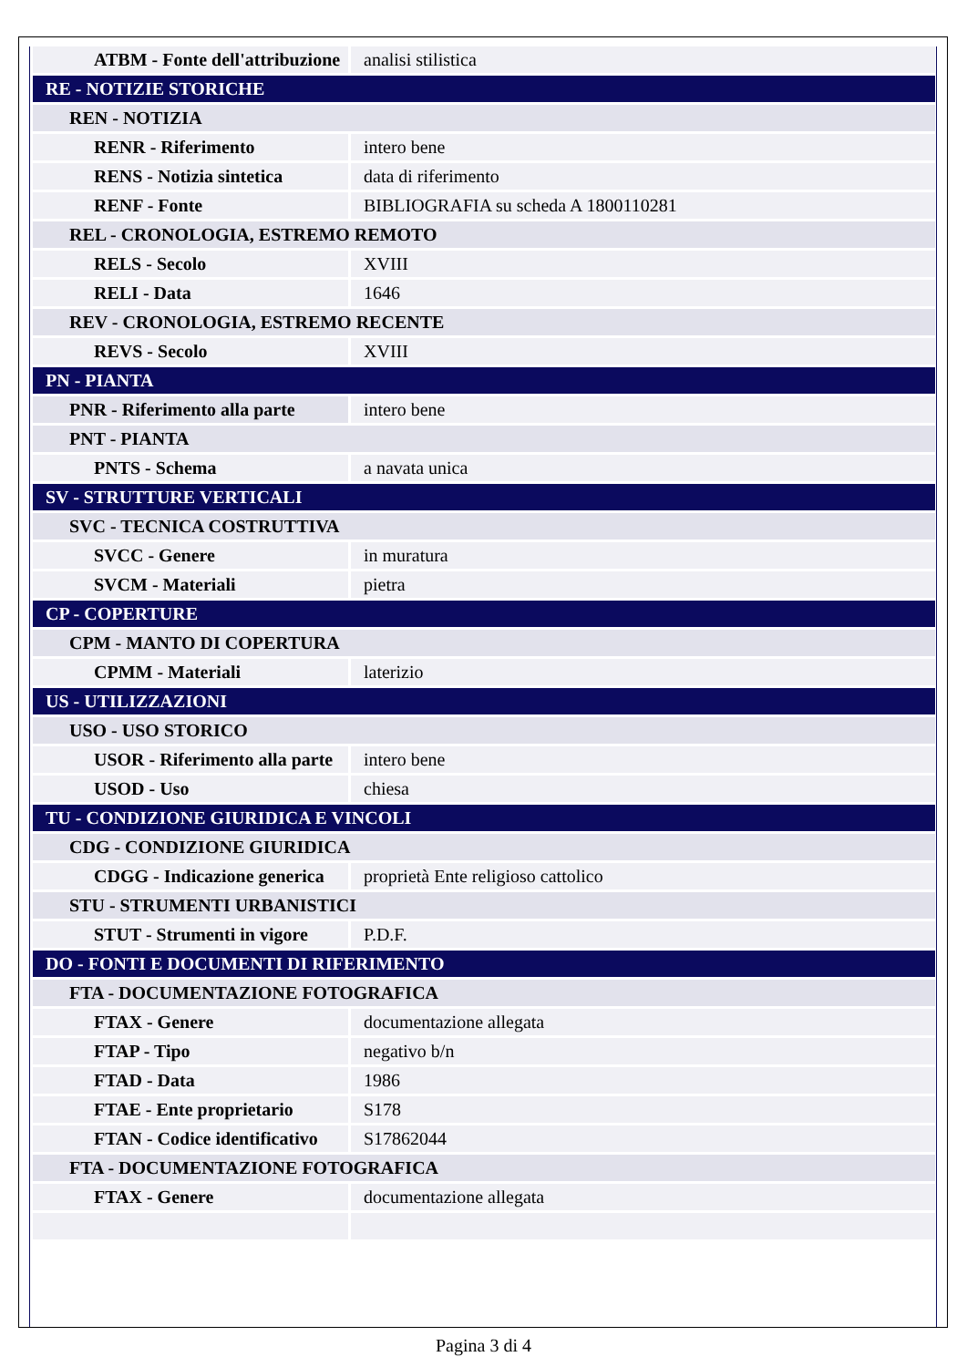| ATBM - Fonte dell'attribuzione | analisi stilistica |
| RE - NOTIZIE STORICHE | |
| REN - NOTIZIA | |
| RENR - Riferimento | intero bene |
| RENS - Notizia sintetica | data di riferimento |
| RENF - Fonte | BIBLIOGRAFIA su scheda A 1800110281 |
| REL - CRONOLOGIA, ESTREMO REMOTO | |
| RELS - Secolo | XVIII |
| RELI - Data | 1646 |
| REV - CRONOLOGIA, ESTREMO RECENTE | |
| REVS - Secolo | XVIII |
| PN - PIANTA | |
| PNR - Riferimento alla parte | intero bene |
| PNT - PIANTA | |
| PNTS - Schema | a navata unica |
| SV - STRUTTURE VERTICALI | |
| SVC - TECNICA COSTRUTTIVA | |
| SVCC - Genere | in muratura |
| SVCM - Materiali | pietra |
| CP - COPERTURE | |
| CPM - MANTO DI COPERTURA | |
| CPMM - Materiali | laterizio |
| US - UTILIZZAZIONI | |
| USO - USO STORICO | |
| USOR - Riferimento alla parte | intero bene |
| USOD - Uso | chiesa |
| TU - CONDIZIONE GIURIDICA E VINCOLI | |
| CDG - CONDIZIONE GIURIDICA | |
| CDGG - Indicazione generica | proprietà Ente religioso cattolico |
| STU - STRUMENTI URBANISTICI | |
| STUT - Strumenti in vigore | P.D.F. |
| DO - FONTI E DOCUMENTI DI RIFERIMENTO | |
| FTA - DOCUMENTAZIONE FOTOGRAFICA | |
| FTAX - Genere | documentazione allegata |
| FTAP - Tipo | negativo b/n |
| FTAD - Data | 1986 |
| FTAE - Ente proprietario | S178 |
| FTAN - Codice identificativo | S17862044 |
| FTA - DOCUMENTAZIONE FOTOGRAFICA | |
| FTAX - Genere | documentazione allegata |
Pagina 3 di 4